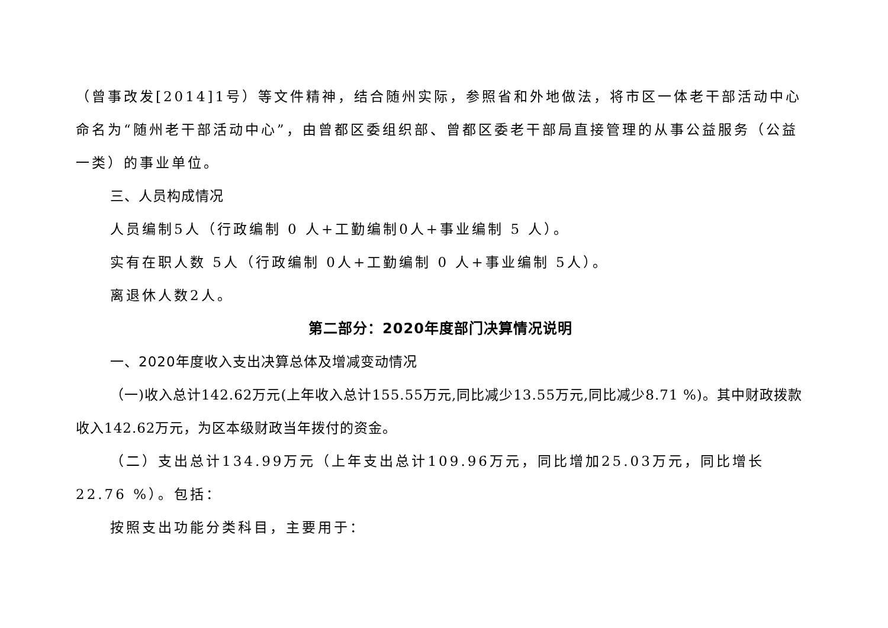（曾事改发[2014]1号）等文件精神，结合随州实际，参照省和外地做法，将市区一体老干部活动中心命名为“随州老干部活动中心”，由曾都区委组织部、曾都区委老干部局直接管理的从事公益服务（公益一类）的事业单位。
三、人员构成情况
人员编制5人（行政编制 0 人+工勤编制0人+事业编制 5 人）。
实有在职人数 5人（行政编制 0人+工勤编制 0 人+事业编制 5人）。
离退休人数2人。
第二部分：2020年度部门决算情况说明
一、2020年度收入支出决算总体及增减变动情况
（一)收入总计142.62万元(上年收入总计155.55万元,同比减少13.55万元,同比减少8.71 %)。其中财政拨款收入142.62万元，为区本级财政当年拨付的资金。
（二）支出总计134.99万元（上年支出总计109.96万元，同比增加25.03万元，同比增长22.76 %）。包括：
按照支出功能分类科目，主要用于：